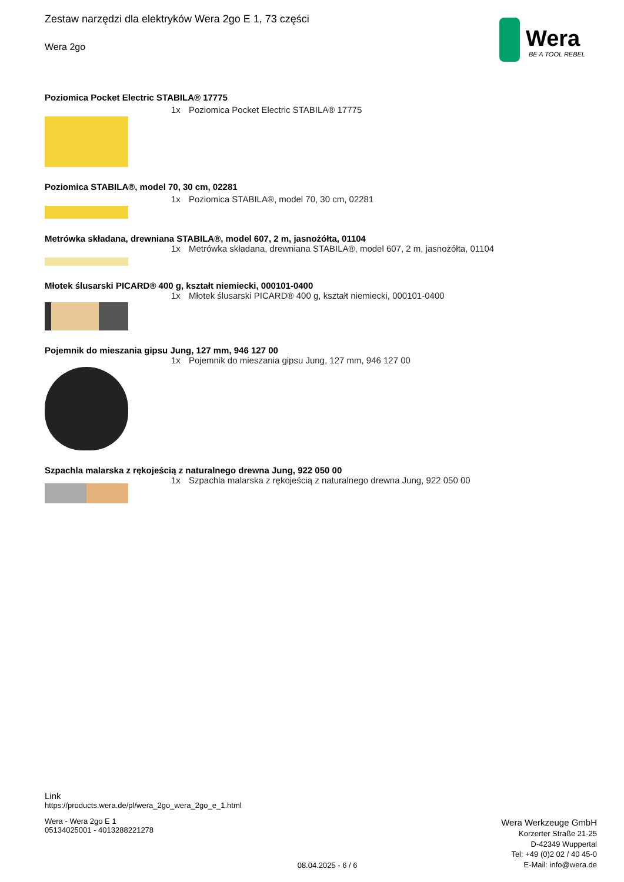Zestaw narzędzi dla elektryków Wera 2go E 1, 73 części
Wera 2go
Wera
BE A TOOL REBEL
Poziomica Pocket Electric STABILA® 17775
1x Poziomica Pocket Electric STABILA® 17775
Poziomica STABILA®, model 70, 30 cm, 02281
1x Poziomica STABILA®, model 70, 30 cm, 02281
Metrówka składana, drewniana STABILA®, model 607, 2 m, jasnożółta, 01104
1x Metrówka składana, drewniana STABILA®, model 607, 2 m, jasnożółta, 01104
Młotek ślusarski PICARD® 400 g, kształt niemiecki, 000101-0400
1x Młotek ślusarski PICARD® 400 g, kształt niemiecki, 000101-0400
Pojemnik do mieszania gipsu Jung, 127 mm, 946 127 00
1x Pojemnik do mieszania gipsu Jung, 127 mm, 946 127 00
Szpachla malarska z rękojeścią z naturalnego drewna Jung, 922 050 00
1x Szpachla malarska z rękojeścią z naturalnego drewna Jung, 922 050 00
Link
https://products.wera.de/pl/wera_2go_wera_2go_e_1.html
Wera - Wera 2go E 1
05134025001 - 4013288221278
08.04.2025 - 6 / 6
Wera Werkzeuge GmbH
Korzerter Straße 21-25
D-42349 Wuppertal
Tel: +49 (0)2 02 / 40 45-0
E-Mail: info@wera.de